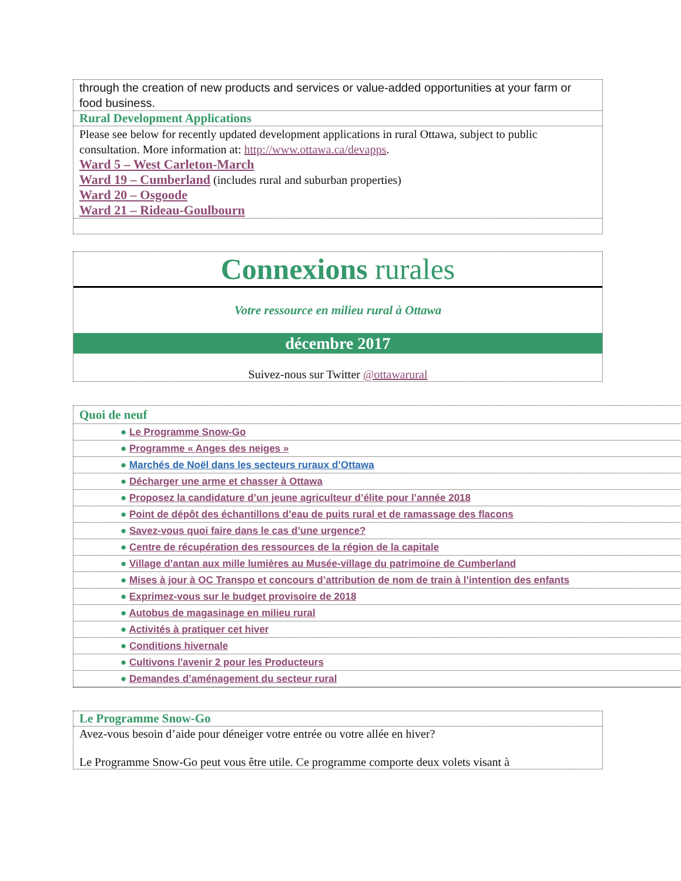through the creation of new products and services or value-added opportunities at your farm or food business.
Rural Development Applications
Please see below for recently updated development applications in rural Ottawa, subject to public consultation. More information at: http://www.ottawa.ca/devapps.
Ward 5 – West Carleton-March
Ward 19 – Cumberland (includes rural and suburban properties)
Ward 20 – Osgoode
Ward 21 – Rideau-Goulbourn
Connexions rurales
Votre ressource en milieu rural à Ottawa
décembre 2017
Suivez-nous sur Twitter @ottawarural
Quoi de neuf
● Le Programme Snow-Go
● Programme « Anges des neiges »
● Marchés de Noël dans les secteurs ruraux d’Ottawa
● Décharger une arme et chasser à Ottawa
● Proposez la candidature d’un jeune agriculteur d’élite pour l’année 2018
● Point de dépôt des échantillons d’eau de puits rural et de ramassage des flacons
● Savez-vous quoi faire dans le cas d’une urgence?
● Centre de récupération des ressources de la région de la capitale
● Village d’antan aux mille lumières au Musée-village du patrimoine de Cumberland
● Mises à jour à OC Transpo et concours d’attribution de nom de train à l’intention des enfants
● Exprimez-vous sur le budget provisoire de 2018
● Autobus de magasinage en milieu rural
● Activités à pratiquer cet hiver
● Conditions hivernale
● Cultivons l'avenir 2 pour les Producteurs
● Demandes d’aménagement du secteur rural
Le Programme Snow-Go
Avez-vous besoin d’aide pour déneiger votre entrée ou votre allée en hiver?
Le Programme Snow-Go peut vous être utile. Ce programme comporte deux volets visant à